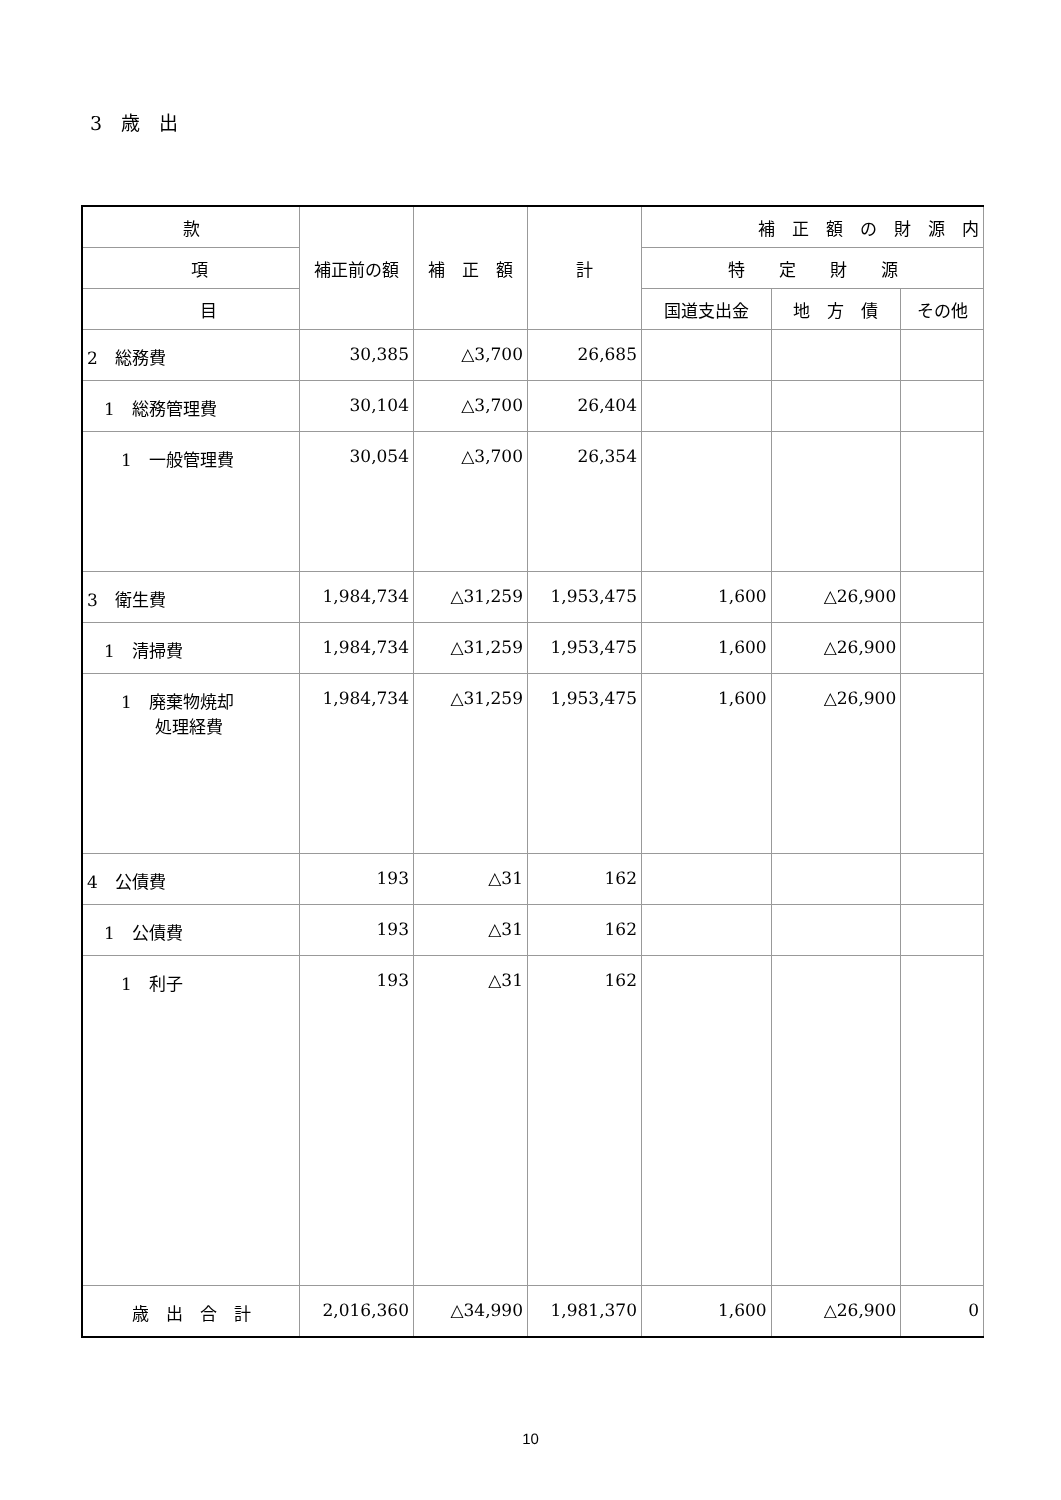3　歳　出
| 款 | 補正前の額 | 補 正 額 | 計 | 補 正 額 の 財 源 内 | | |
| --- | --- | --- | --- | --- | --- | --- |
| 項 | | | | 特 定 財 源 | | |
| 目 | | | | 国道支出金 | 地 方 債 | その他 |
| 2 総務費 | 30,385 | △3,700 | 26,685 | | | |
| 1 総務管理費 | 30,104 | △3,700 | 26,404 | | | |
| 1 一般管理費 | 30,054 | △3,700 | 26,354 | | | |
| 3 衛生費 | 1,984,734 | △31,259 | 1,953,475 | 1,600 | △26,900 | |
| 1 清掃費 | 1,984,734 | △31,259 | 1,953,475 | 1,600 | △26,900 | |
| 1 廃棄物焼却 処理経費 | 1,984,734 | △31,259 | 1,953,475 | 1,600 | △26,900 | |
| 4 公債費 | 193 | △31 | 162 | | | |
| 1 公債費 | 193 | △31 | 162 | | | |
| 1 利子 | 193 | △31 | 162 | | | |
| 歳 出 合 計 | 2,016,360 | △34,990 | 1,981,370 | 1,600 | △26,900 | 0 |
10